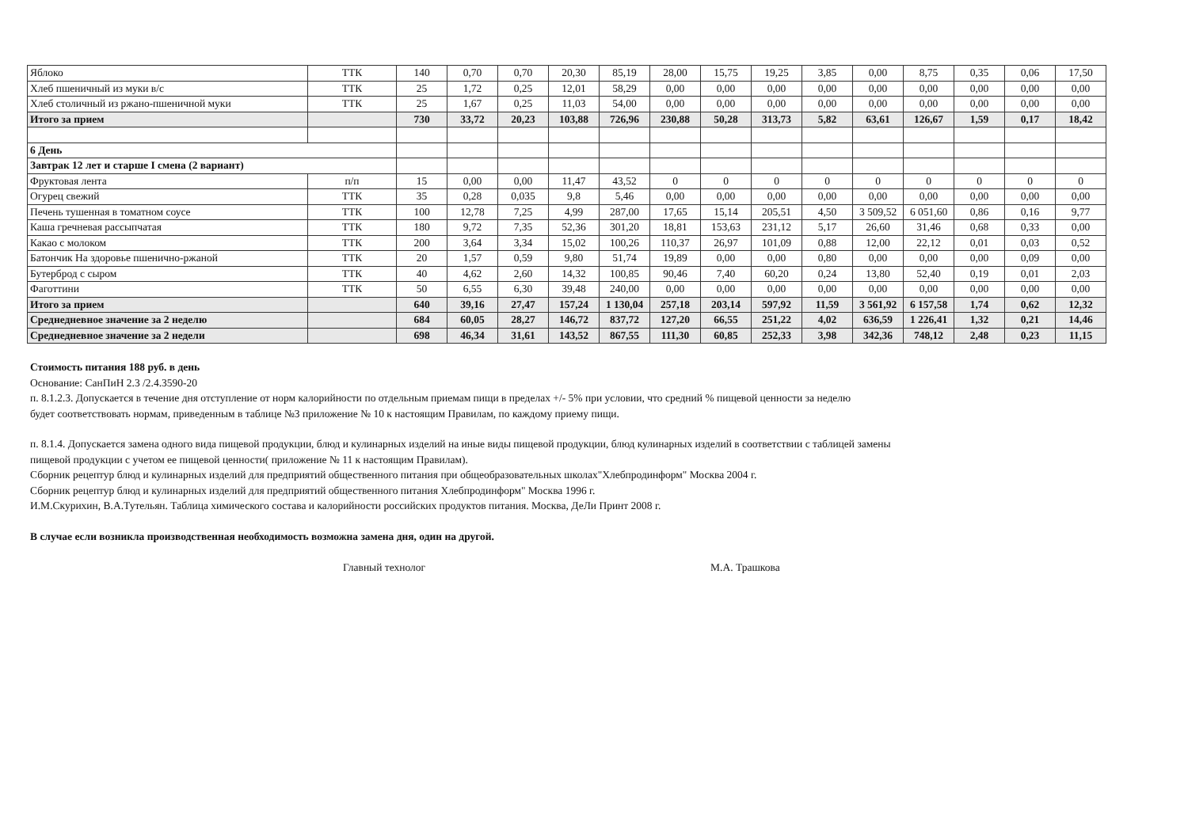| Яблоко | ТТК | 140 | 0,70 | 0,70 | 20,30 | 85,19 | 28,00 | 15,75 | 19,25 | 3,85 | 0,00 | 8,75 | 0,35 | 0,06 | 17,50 |
| Хлеб пшеничный из муки в/с | ТТК | 25 | 1,72 | 0,25 | 12,01 | 58,29 | 0,00 | 0,00 | 0,00 | 0,00 | 0,00 | 0,00 | 0,00 | 0,00 | 0,00 |
| Хлеб столичный из ржано-пшеничной муки | ТТК | 25 | 1,67 | 0,25 | 11,03 | 54,00 | 0,00 | 0,00 | 0,00 | 0,00 | 0,00 | 0,00 | 0,00 | 0,00 | 0,00 |
| Итого за прием | | 730 | 33,72 | 20,23 | 103,88 | 726,96 | 230,88 | 50,28 | 313,73 | 5,82 | 63,61 | 126,67 | 1,59 | 0,17 | 18,42 |
| 6 День | | | | | | | | | | | | | | | |
| Завтрак 12 лет и старше I смена (2 вариант) | | | | | | | | | | | | | | | |
| Фруктовая лента | п/п | 15 | 0,00 | 0,00 | 11,47 | 43,52 | 0 | 0 | 0 | 0 | 0 | 0 | 0 | 0 | 0 |
| Огурец свежий | ТТК | 35 | 0,28 | 0,035 | 9,8 | 5,46 | 0,00 | 0,00 | 0,00 | 0,00 | 0,00 | 0,00 | 0,00 | 0,00 | 0,00 |
| Печень тушенная в томатном соусе | ТТК | 100 | 12,78 | 7,25 | 4,99 | 287,00 | 17,65 | 15,14 | 205,51 | 4,50 | 3 509,52 | 6 051,60 | 0,86 | 0,16 | 9,77 |
| Каша гречневая рассыпчатая | ТТК | 180 | 9,72 | 7,35 | 52,36 | 301,20 | 18,81 | 153,63 | 231,12 | 5,17 | 26,60 | 31,46 | 0,68 | 0,33 | 0,00 |
| Какао с молоком | ТТК | 200 | 3,64 | 3,34 | 15,02 | 100,26 | 110,37 | 26,97 | 101,09 | 0,88 | 12,00 | 22,12 | 0,01 | 0,03 | 0,52 |
| Батончик На здоровье пшенично-ржаной | ТТК | 20 | 1,57 | 0,59 | 9,80 | 51,74 | 19,89 | 0,00 | 0,00 | 0,80 | 0,00 | 0,00 | 0,00 | 0,09 | 0,00 |
| Бутерброд с сыром | ТТК | 40 | 4,62 | 2,60 | 14,32 | 100,85 | 90,46 | 7,40 | 60,20 | 0,24 | 13,80 | 52,40 | 0,19 | 0,01 | 2,03 |
| Фаготтини | ТТК | 50 | 6,55 | 6,30 | 39,48 | 240,00 | 0,00 | 0,00 | 0,00 | 0,00 | 0,00 | 0,00 | 0,00 | 0,00 | 0,00 |
| Итого за прием | | 640 | 39,16 | 27,47 | 157,24 | 1 130,04 | 257,18 | 203,14 | 597,92 | 11,59 | 3 561,92 | 6 157,58 | 1,74 | 0,62 | 12,32 |
| Среднедневное значение за 2 неделю | | 684 | 60,05 | 28,27 | 146,72 | 837,72 | 127,20 | 66,55 | 251,22 | 4,02 | 636,59 | 1 226,41 | 1,32 | 0,21 | 14,46 |
| Среднедневное значение за 2 недели | | 698 | 46,34 | 31,61 | 143,52 | 867,55 | 111,30 | 60,85 | 252,33 | 3,98 | 342,36 | 748,12 | 2,48 | 0,23 | 11,15 |
Стоимость питания 188 руб. в день
Основание: СанПиН 2.3 /2.4.3590-20
п. 8.1.2.3. Допускается в течение дня отступление от норм калорийности по отдельным приемам пищи в пределах +/- 5% при условии, что средний % пищевой ценности за неделю
будет соответствовать нормам, приведенным в таблице №3 приложение № 10 к настоящим Правилам, по каждому приему пищи.
п. 8.1.4. Допускается замена одного вида пищевой продукции, блюд и кулинарных изделий на иные виды пищевой продукции, блюд кулинарных изделий в соответствии с таблицей замены
пищевой продукции с учетом ее пищевой ценности( приложение № 11 к настоящим Правилам).
Сборник рецептур блюд и кулинарных изделий для предприятий общественного питания при общеобразовательных школах"Хлебпродинформ" Москва 2004 г.
Сборник рецептур блюд и кулинарных изделий для предприятий общественного питания Хлебпродинформ" Москва 1996 г.
И.М.Скурихин, В.А.Тутельян. Таблица химического состава и калорийности российских продуктов питания. Москва, ДеЛи Принт 2008 г.
В случае если возникла производственная необходимость возможна замена дня, один на другой.
Главный технолог М.А. Трашкова